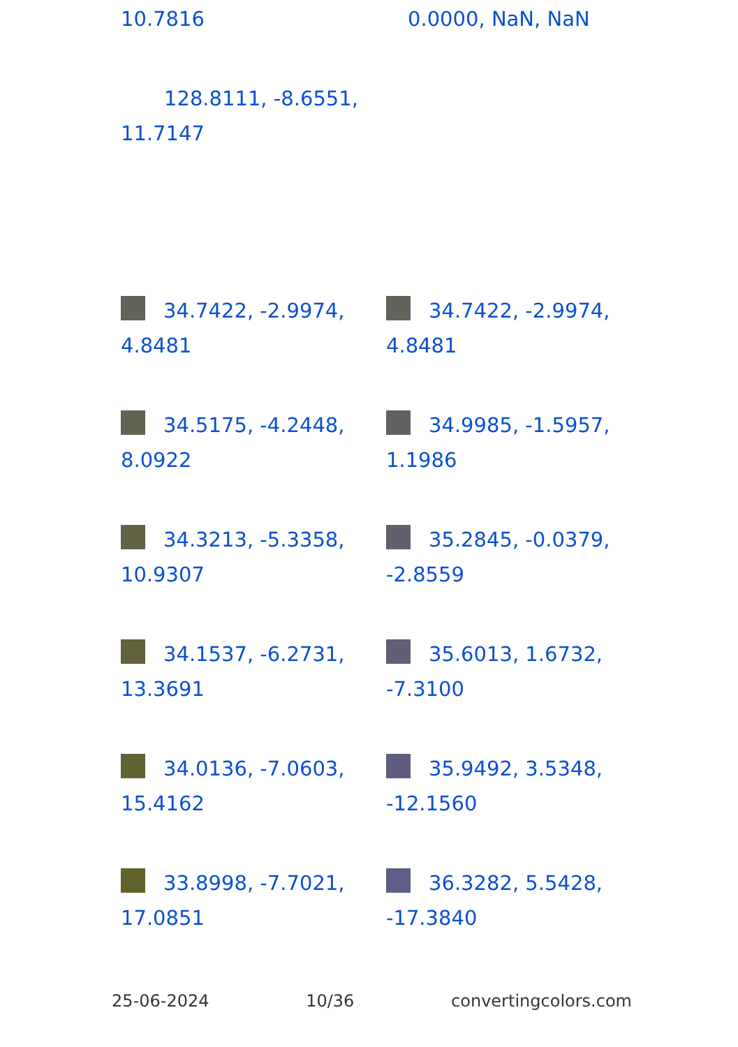10.7816 0.0000, NaN, NaN
128.8111, -8.6551,
11.7147
34.7422, -2.9974,
4.8481
34.7422, -2.9974,
4.8481
34.5175, -4.2448,
8.0922
34.9985, -1.5957,
1.1986
34.3213, -5.3358,
10.9307
35.2845, -0.0379,
-2.8559
34.1537, -6.2731,
13.3691
35.6013, 1.6732,
-7.3100
34.0136, -7.0603,
15.4162
35.9492, 3.5348,
-12.1560
33.8998, -7.7021,
17.0851
36.3282, 5.5428,
-17.3840
25-06-2024 10/36 convertingcolors.com